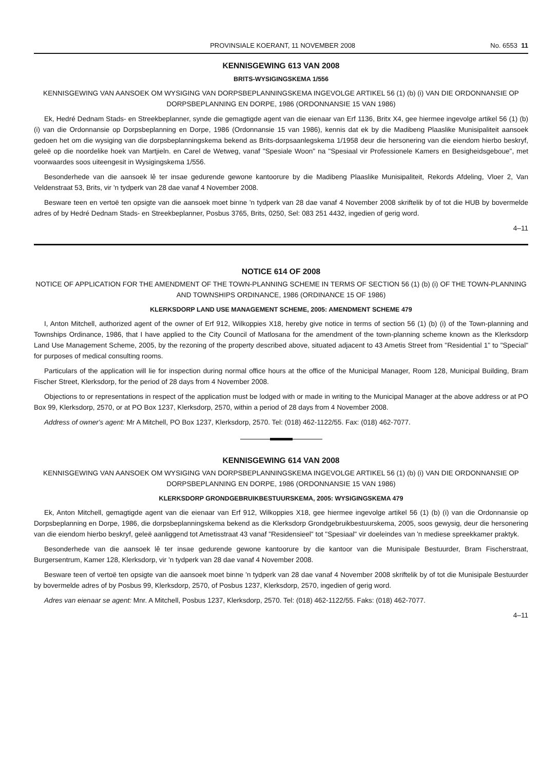PROVINSIALE KOERANT, 11 NOVEMBER 2008 No. 6553 11
KENNISGEWING 613 VAN 2008
BRITS-WYSIGINGSKEMA 1/556
KENNISGEWING VAN AANSOEK OM WYSIGING VAN DORPSBEPLANNINGSKEMA INGEVOLGE ARTIKEL 56 (1) (b) (i) VAN DIE ORDONNANSIE OP DORPSBEPLANNING EN DORPE, 1986 (ORDONNANSIE 15 VAN 1986)
Ek, Hedré Dednam Stads- en Streekbeplanner, synde die gemagtigde agent van die eienaar van Erf 1136, Britx X4, gee hiermee ingevolge artikel 56 (1) (b) (i) van die Ordonnansie op Dorpsbeplanning en Dorpe, 1986 (Ordonnansie 15 van 1986), kennis dat ek by die Madibeng Plaaslike Munisipaliteit aansoek gedoen het om die wysiging van die dorpsbeplanningskema bekend as Brits-dorpsaanlegskema 1/1958 deur die hersonering van die eiendom hierbo beskryf, geleë op die noordelike hoek van Martjieln. en Carel de Wetweg, vanaf "Spesiale Woon" na "Spesiaal vir Professionele Kamers en Besigheidsgeboue", met voorwaardes soos uiteengesit in Wysigingskema 1/556.
Besonderhede van die aansoek lê ter insae gedurende gewone kantoorure by die Madibeng Plaaslike Munisipaliteit, Rekords Afdeling, Vloer 2, Van Veldenstraat 53, Brits, vir 'n tydperk van 28 dae vanaf 4 November 2008.
Besware teen en vertoë ten opsigte van die aansoek moet binne 'n tydperk van 28 dae vanaf 4 November 2008 skriftelik by of tot die HUB by bovermelde adres of by Hedré Dednam Stads- en Streekbeplanner, Posbus 3765, Brits, 0250, Sel: 083 251 4432, ingedien of gerig word.
4–11
NOTICE 614 OF 2008
NOTICE OF APPLICATION FOR THE AMENDMENT OF THE TOWN-PLANNING SCHEME IN TERMS OF SECTION 56 (1) (b) (i) OF THE TOWN-PLANNING AND TOWNSHIPS ORDINANCE, 1986 (ORDINANCE 15 OF 1986)
KLERKSDORP LAND USE MANAGEMENT SCHEME, 2005: AMENDMENT SCHEME 479
I, Anton Mitchell, authorized agent of the owner of Erf 912, Wilkoppies X18, hereby give notice in terms of section 56 (1) (b) (i) of the Town-planning and Townships Ordinance, 1986, that I have applied to the City Council of Matlosana for the amendment of the town-planning scheme known as the Klerksdorp Land Use Management Scheme, 2005, by the rezoning of the property described above, situated adjacent to 43 Ametis Street from "Residential 1" to "Special" for purposes of medical consulting rooms.
Particulars of the application will lie for inspection during normal office hours at the office of the Municipal Manager, Room 128, Municipal Building, Bram Fischer Street, Klerksdorp, for the period of 28 days from 4 November 2008.
Objections to or representations in respect of the application must be lodged with or made in writing to the Municipal Manager at the above address or at PO Box 99, Klerksdorp, 2570, or at PO Box 1237, Klerksdorp, 2570, within a period of 28 days from 4 November 2008.
Address of owner's agent: Mr A Mitchell, PO Box 1237, Klerksdorp, 2570. Tel: (018) 462-1122/55. Fax: (018) 462-7077.
KENNISGEWING 614 VAN 2008
KENNISGEWING VAN AANSOEK OM WYSIGING VAN DORPSBEPLANNINGSKEMA INGEVOLGE ARTIKEL 56 (1) (b) (i) VAN DIE ORDONNANSIE OP DORPSBEPLANNING EN DORPE, 1986 (ORDONNANSIE 15 VAN 1986)
KLERKSDORP GRONDGEBRUIKBESTUURSKEMA, 2005: WYSIGINGSKEMA 479
Ek, Anton Mitchell, gemagtigde agent van die eienaar van Erf 912, Wilkoppies X18, gee hiermee ingevolge artikel 56 (1) (b) (i) van die Ordonnansie op Dorpsbeplanning en Dorpe, 1986, die dorpsbeplanningskema bekend as die Klerksdorp Grondgebruikbestuurskema, 2005, soos gewysig, deur die hersonering van die eiendom hierbo beskryf, geleë aanliggend tot Ametisstraat 43 vanaf "Residensieel" tot "Spesiaal" vir doeleindes van 'n mediese spreekkamer praktyk.
Besonderhede van die aansoek lê ter insae gedurende gewone kantoorure by die kantoor van die Munisipale Bestuurder, Bram Fischerstraat, Burgersentrum, Kamer 128, Klerksdorp, vir 'n tydperk van 28 dae vanaf 4 November 2008.
Besware teen of vertoë ten opsigte van die aansoek moet binne 'n tydperk van 28 dae vanaf 4 November 2008 skriftelik by of tot die Munisipale Bestuurder by bovermelde adres of by Posbus 99, Klerksdorp, 2570, of Posbus 1237, Klerksdorp, 2570, ingedien of gerig word.
Adres van eienaar se agent: Mnr. A Mitchell, Posbus 1237, Klerksdorp, 2570. Tel: (018) 462-1122/55. Faks: (018) 462-7077.
4–11